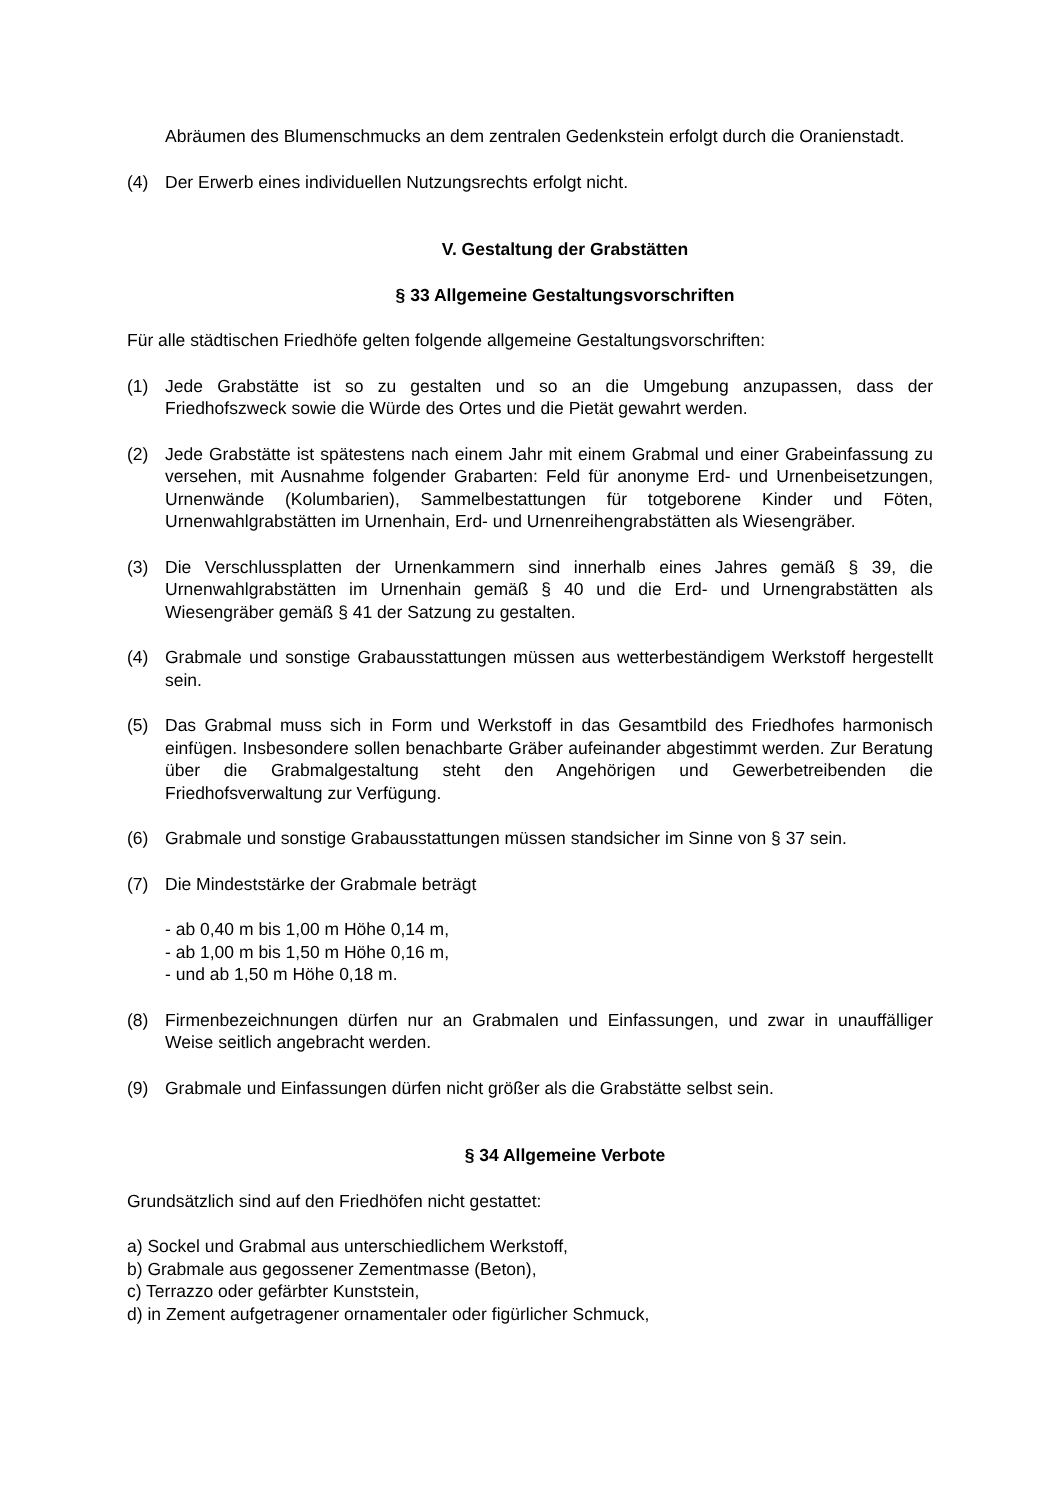Abräumen des Blumenschmucks an dem zentralen Gedenkstein erfolgt durch die Oranienstadt.
(4) Der Erwerb eines individuellen Nutzungsrechts erfolgt nicht.
V. Gestaltung der Grabstätten
§ 33 Allgemeine Gestaltungsvorschriften
Für alle städtischen Friedhöfe gelten folgende allgemeine Gestaltungsvorschriften:
(1) Jede Grabstätte ist so zu gestalten und so an die Umgebung anzupassen, dass der Friedhofszweck sowie die Würde des Ortes und die Pietät gewahrt werden.
(2) Jede Grabstätte ist spätestens nach einem Jahr mit einem Grabmal und einer Grabeinfassung zu versehen, mit Ausnahme folgender Grabarten: Feld für anonyme Erd- und Urnenbeisetzungen, Urnenwände (Kolumbarien), Sammelbestattungen für totgeborene Kinder und Föten, Urnenwahlgrabstätten im Urnenhain, Erd- und Urnenreihengrabstätten als Wiesengräber.
(3) Die Verschlussplatten der Urnenkammern sind innerhalb eines Jahres gemäß § 39, die Urnenwahlgrabstätten im Urnenhain gemäß § 40 und die Erd- und Urnengrabstätten als Wiesengräber gemäß § 41 der Satzung zu gestalten.
(4) Grabmale und sonstige Grabausstattungen müssen aus wetterbeständigem Werkstoff hergestellt sein.
(5) Das Grabmal muss sich in Form und Werkstoff in das Gesamtbild des Friedhofes harmonisch einfügen. Insbesondere sollen benachbarte Gräber aufeinander abgestimmt werden. Zur Beratung über die Grabmalgestaltung steht den Angehörigen und Gewerbetreibenden die Friedhofsverwaltung zur Verfügung.
(6) Grabmale und sonstige Grabausstattungen müssen standsicher im Sinne von § 37 sein.
(7) Die Mindeststärke der Grabmale beträgt
- ab 0,40 m bis 1,00 m Höhe 0,14 m,
- ab 1,00 m bis 1,50 m Höhe 0,16 m,
- und ab 1,50 m Höhe 0,18 m.
(8) Firmenbezeichnungen dürfen nur an Grabmalen und Einfassungen, und zwar in unauffälliger Weise seitlich angebracht werden.
(9) Grabmale und Einfassungen dürfen nicht größer als die Grabstätte selbst sein.
§ 34 Allgemeine Verbote
Grundsätzlich sind auf den Friedhöfen nicht gestattet:
a) Sockel und Grabmal aus unterschiedlichem Werkstoff,
b) Grabmale aus gegossener Zementmasse (Beton),
c) Terrazzo oder gefärbter Kunststein,
d) in Zement aufgetragener ornamentaler oder figürlicher Schmuck,